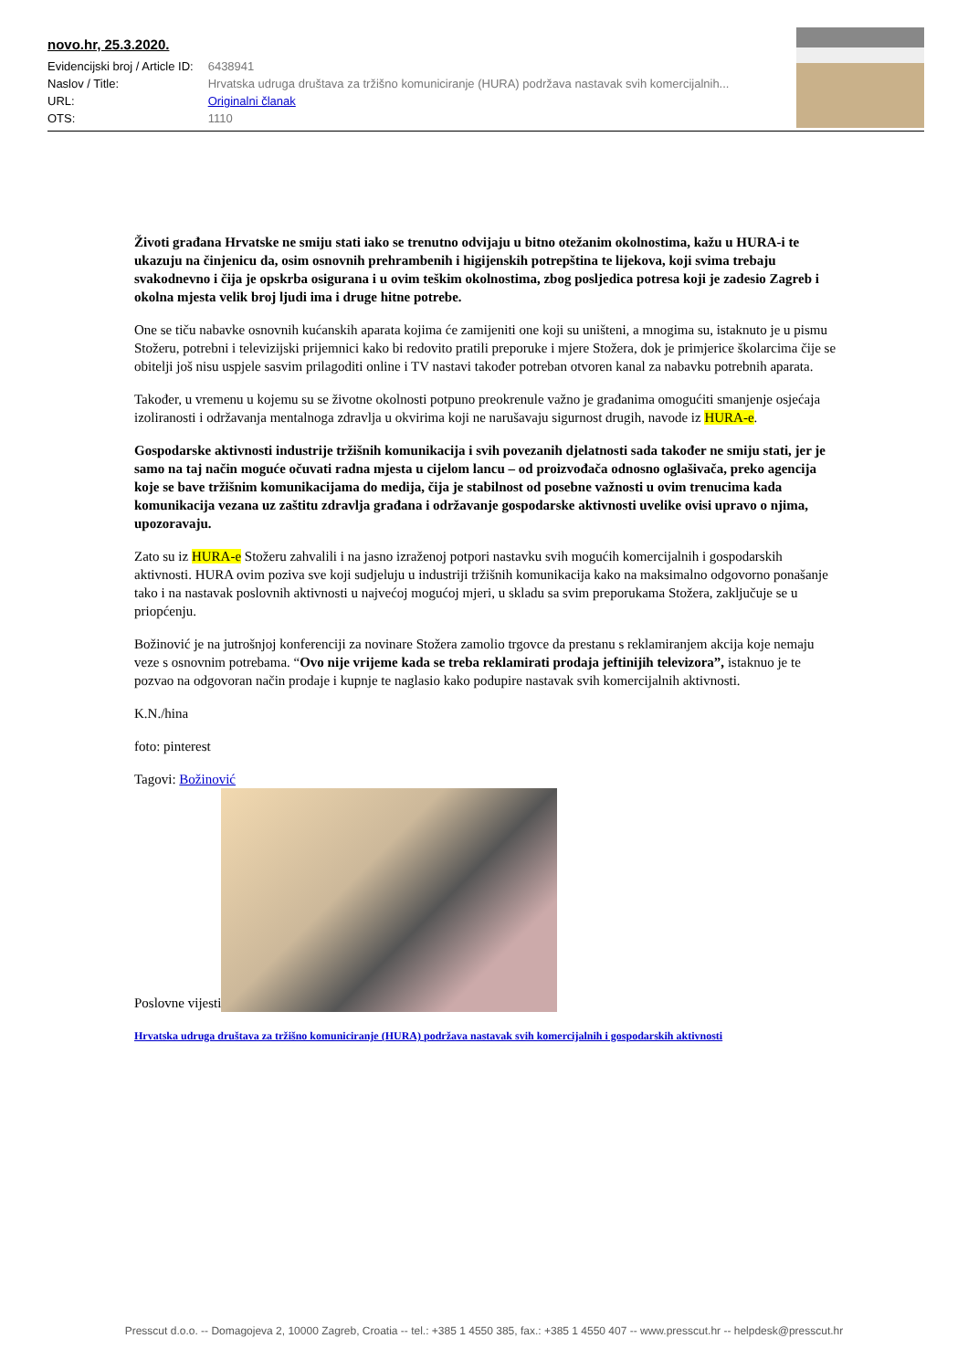novo.hr, 25.3.2020.
| Evidencijski broj / Article ID: | 6438941 |
| Naslov / Title: | Hrvatska udruga društava za tržišno komuniciranje (HURA) podržava nastavak svih komercijalnih... |
| URL: | Originalni članak |
| OTS: | 1110 |
Životi građana Hrvatske ne smiju stati iako se trenutno odvijaju u bitno otežanim okolnostima, kažu u HURA-i te ukazuju na činjenicu da, osim osnovnih prehrambenih i higijenskih potrepština te lijekova, koji svima trebaju svakodnevno i čija je opskrba osigurana i u ovim teškim okolnostima, zbog posljedica potresa koji je zadesio Zagreb i okolna mjesta velik broj ljudi ima i druge hitne potrebe.
One se tiču nabavke osnovnih kućanskih aparata kojima će zamijeniti one koji su uništeni, a mnogima su, istaknuto je u pismu Stožeru, potrebni i televizijski prijemnici kako bi redovito pratili preporuke i mjere Stožera, dok je primjerice školarcima čije se obitelji još nisu uspjele sasvim prilagoditi online i TV nastavi također potreban otvoren kanal za nabavku potrebnih aparata.
Također, u vremenu u kojemu su se životne okolnosti potpuno preokrenule važno je građanima omogućiti smanjenje osjećaja izoliranosti i održavanja mentalnoga zdravlja u okvirima koji ne narušavaju sigurnost drugih, navode iz HURA-e.
Gospodarske aktivnosti industrije tržišnih komunikacija i svih povezanih djelatnosti sada također ne smiju stati, jer je samo na taj način moguće očuvati radna mjesta u cijelom lancu – od proizvođača odnosno oglašivača, preko agencija koje se bave tržišnim komunikacijama do medija, čija je stabilnost od posebne važnosti u ovim trenucima kada komunikacija vezana uz zaštitu zdravlja građana i održavanje gospodarske aktivnosti uvelike ovisi upravo o njima, upozoravaju.
Zato su iz HURA-e Stožeru zahvalili i na jasno izraženoj potpori nastavku svih mogućih komercijalnih i gospodarskih aktivnosti. HURA ovim poziva sve koji sudjeluju u industriji tržišnih komunikacija kako na maksimalno odgovorno ponašanje tako i na nastavak poslovnih aktivnosti u najvećoj mogućoj mjeri, u skladu sa svim preporukama Stožera, zaključuje se u priopćenju.
Božinović je na jutrošnjoj konferenciji za novinare Stožera zamolio trgovce da prestanu s reklamiranjem akcija koje nemaju veze s osnovnim potrebama. “Ovo nije vrijeme kada se treba reklamirati prodaja jeftinijih televizora”, istaknuo je te pozvao na odgovoran način prodaje i kupnje te naglasio kako podupire nastavak svih komercijalnih aktivnosti.
K.N./hina
foto: pinterest
Tagovi: Božinović
Poslovne vijesti
Hrvatska udruga društava za tržišno komuniciranje (HURA) podržava nastavak svih komercijalnih i gospodarskih aktivnosti
Presscut d.o.o. -- Domagojeva 2, 10000 Zagreb, Croatia -- tel.: +385 1 4550 385, fax.: +385 1 4550 407 -- www.presscut.hr -- helpdesk@presscut.hr